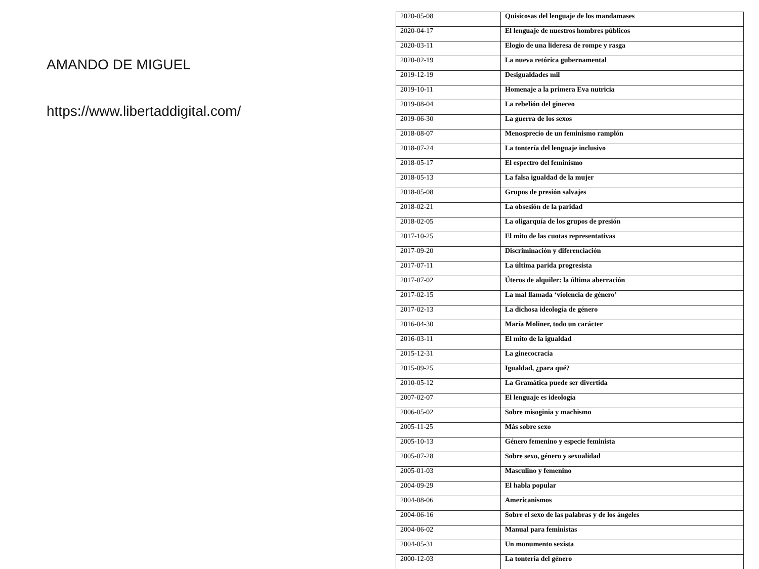AMANDO DE MIGUEL
https://www.libertaddigital.com/
| 2020-05-08 | Quisicosas del lenguaje de los mandamases |
| 2020-04-17 | El lenguaje de nuestros hombres públicos |
| 2020-03-11 | Elogio de una lideresa de rompe y rasga |
| 2020-02-19 | La nueva retórica gubernamental |
| 2019-12-19 | Desigualdades mil |
| 2019-10-11 | Homenaje a la primera Eva nutricia |
| 2019-08-04 | La rebelión del gineceo |
| 2019-06-30 | La guerra de los sexos |
| 2018-08-07 | Menosprecio de un feminismo ramplón |
| 2018-07-24 | La tontería del lenguaje inclusivo |
| 2018-05-17 | El espectro del feminismo |
| 2018-05-13 | La falsa igualdad de la mujer |
| 2018-05-08 | Grupos de presión salvajes |
| 2018-02-21 | La obsesión de la paridad |
| 2018-02-05 | La oligarquía de los grupos de presión |
| 2017-10-25 | El mito de las cuotas representativas |
| 2017-09-20 | Discriminación y diferenciación |
| 2017-07-11 | La última parida progresista |
| 2017-07-02 | Úteros de alquiler: la última aberración |
| 2017-02-15 | La mal llamada ‘violencia de género’ |
| 2017-02-13 | La dichosa ideología de género |
| 2016-04-30 | María Moliner, todo un carácter |
| 2016-03-11 | El mito de la igualdad |
| 2015-12-31 | La ginecocracia |
| 2015-09-25 | Igualdad, ¿para qué? |
| 2010-05-12 | La Gramática puede ser divertida |
| 2007-02-07 | El lenguaje es ideología |
| 2006-05-02 | Sobre misoginia y machismo |
| 2005-11-25 | Más sobre sexo |
| 2005-10-13 | Género femenino y especie feminista |
| 2005-07-28 | Sobre sexo, género y sexualidad |
| 2005-01-03 | Masculino y femenino |
| 2004-09-29 | El habla popular |
| 2004-08-06 | Americanismos |
| 2004-06-16 | Sobre el sexo de las palabras y de los ángeles |
| 2004-06-02 | Manual para feministas |
| 2004-05-31 | Un monumento sexista |
| 2000-12-03 | La tontería del género |